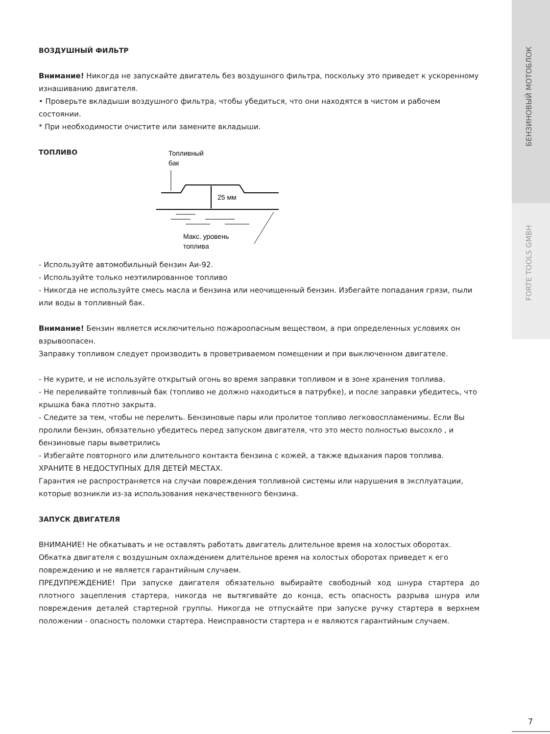БЕНЗИНОВЫЙ МОТОБЛОК
FORTE TOOLS GMBH
ВОЗДУШНЫЙ ФИЛЬТР
Внимание! Никогда не запускайте двигатель без воздушного фильтра, поскольку это приведет к ускоренному изнашиванию двигателя.
• Проверьте вкладыши воздушного фильтра, чтобы убедиться, что они находятся в чистом и рабочем состоянии.
* При необходимости очистите или замените вкладыши.
ТОПЛИВО
Топливный
бак
25 мм
Макс. уровень
топлива
- Используйте автомобильный бензин Аи-92.
- Используйте только неэтилированное топливо
- Никогда не используйте смесь масла и бензина или неочищенный бензин. Избегайте попадания грязи, пыли или воды в топливный бак.
Внимание! Бензин является исключительно пожароопасным веществом, а при определенных условиях он взрывоопасен.
Заправку топливом следует производить в проветриваемом помещении и при выключенном двигателе.
- Не курите, и не используйте открытый огонь во время заправки топливом и в зоне хранения топлива.
- Не переливайте топливный бак (топливо не должно находиться в патрубке), и после заправки убедитесь, что крышка бака плотно закрыта.
- Следите за тем, чтобы не перелить. Бензиновые пары или пролитое топливо легковоспламенимы. Если Вы пролили бензин, обязательно убедитесь перед запуском двигателя, что это место полностью высохло , и бензиновые пары выветрились
- Избегайте повторного или длительного контакта бензина с кожей, а также вдыхания паров топлива. ХРАНИТЕ В НЕДОСТУПНЫХ ДЛЯ ДЕТЕЙ МЕСТАХ.
Гарантия не распространяется на случаи повреждения топливной системы или нарушения в эксплуатации, которые возникли из-за использования некачественного бензина.
ЗАПУСК ДВИГАТЕЛЯ
ВНИМАНИЕ! Не обкатывать и не оставлять работать двигатель длительное время на холостых оборотах. Обкатка двигателя с воздушным охлаждением длительное время на холостых оборотах приведет к его повреждению и не является гарантийным случаем.
ПРЕДУПРЕЖДЕНИЕ! При запуске двигателя обязательно выбирайте свободный ход шнура стартера до плотного зацепления стартера, никогда не вытягивайте до конца, есть опасность разрыва шнура или повреждения деталей стартерной группы. Никогда не отпускайте при запуске ручку стартера в верхнем положении - опасность поломки стартера. Неисправности стартера н е являются гарантийным случаем.
7